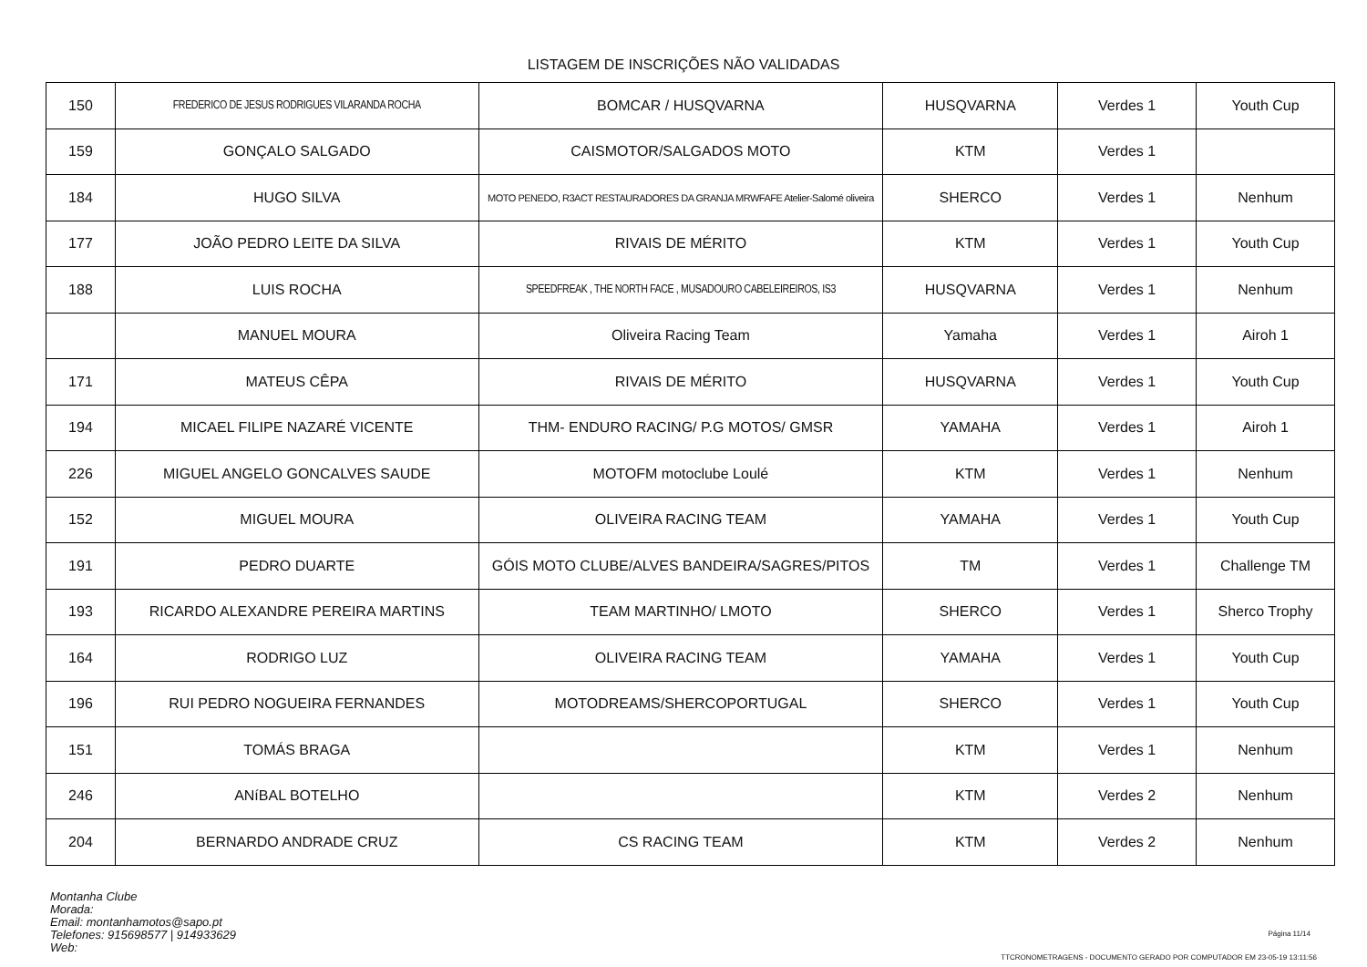LISTAGEM DE INSCRIÇÕES NÃO VALIDADAS
| 150 | FREDERICO DE JESUS RODRIGUES VILARANDA ROCHA | BOMCAR / HUSQVARNA | HUSQVARNA | Verdes 1 | Youth Cup |
| 159 | GONÇALO SALGADO | CAISMOTOR/SALGADOS MOTO | KTM | Verdes 1 | |
| 184 | HUGO SILVA | MOTO PENEDO, R3ACT RESTAURADORES DA GRANJA MRWFAFE Atelier-Salomé oliveira | SHERCO | Verdes 1 | Nenhum |
| 177 | JOÃO PEDRO LEITE DA SILVA | RIVAIS DE MÉRITO | KTM | Verdes 1 | Youth Cup |
| 188 | LUIS ROCHA | SPEEDFREAK , THE NORTH FACE , MUSADOURO CABELEIREIROS, IS3 | HUSQVARNA | Verdes 1 | Nenhum |
| | MANUEL MOURA | Oliveira Racing Team | Yamaha | Verdes 1 | Airoh 1 |
| 171 | MATEUS CÊPA | RIVAIS DE MÉRITO | HUSQVARNA | Verdes 1 | Youth Cup |
| 194 | MICAEL FILIPE NAZARÉ VICENTE | THM- ENDURO RACING/ P.G MOTOS/ GMSR | YAMAHA | Verdes 1 | Airoh 1 |
| 226 | MIGUEL ANGELO GONCALVES SAUDE | MOTOFM motoclube Loulé | KTM | Verdes 1 | Nenhum |
| 152 | MIGUEL MOURA | OLIVEIRA RACING TEAM | YAMAHA | Verdes 1 | Youth Cup |
| 191 | PEDRO DUARTE | GÓIS MOTO CLUBE/ALVES BANDEIRA/SAGRES/PITOS | TM | Verdes 1 | Challenge TM |
| 193 | RICARDO ALEXANDRE PEREIRA MARTINS | TEAM MARTINHO/ LMOTO | SHERCO | Verdes 1 | Sherco Trophy |
| 164 | RODRIGO LUZ | OLIVEIRA RACING TEAM | YAMAHA | Verdes 1 | Youth Cup |
| 196 | RUI PEDRO NOGUEIRA FERNANDES | MOTODREAMS/SHERCOPORTUGAL | SHERCO | Verdes 1 | Youth Cup |
| 151 | TOMÁS BRAGA | | KTM | Verdes 1 | Nenhum |
| 246 | ANíBAL BOTELHO | | KTM | Verdes 2 | Nenhum |
| 204 | BERNARDO ANDRADE CRUZ | CS RACING TEAM | KTM | Verdes 2 | Nenhum |
Montanha Clube
Morada:
Email: montanhamotos@sapo.pt
Telefones: 915698577 | 914933629
Web:
Página 11/14
TTCRONOMETRAGENS - DOCUMENTO GERADO POR COMPUTADOR EM 23-05-19 13:11:56